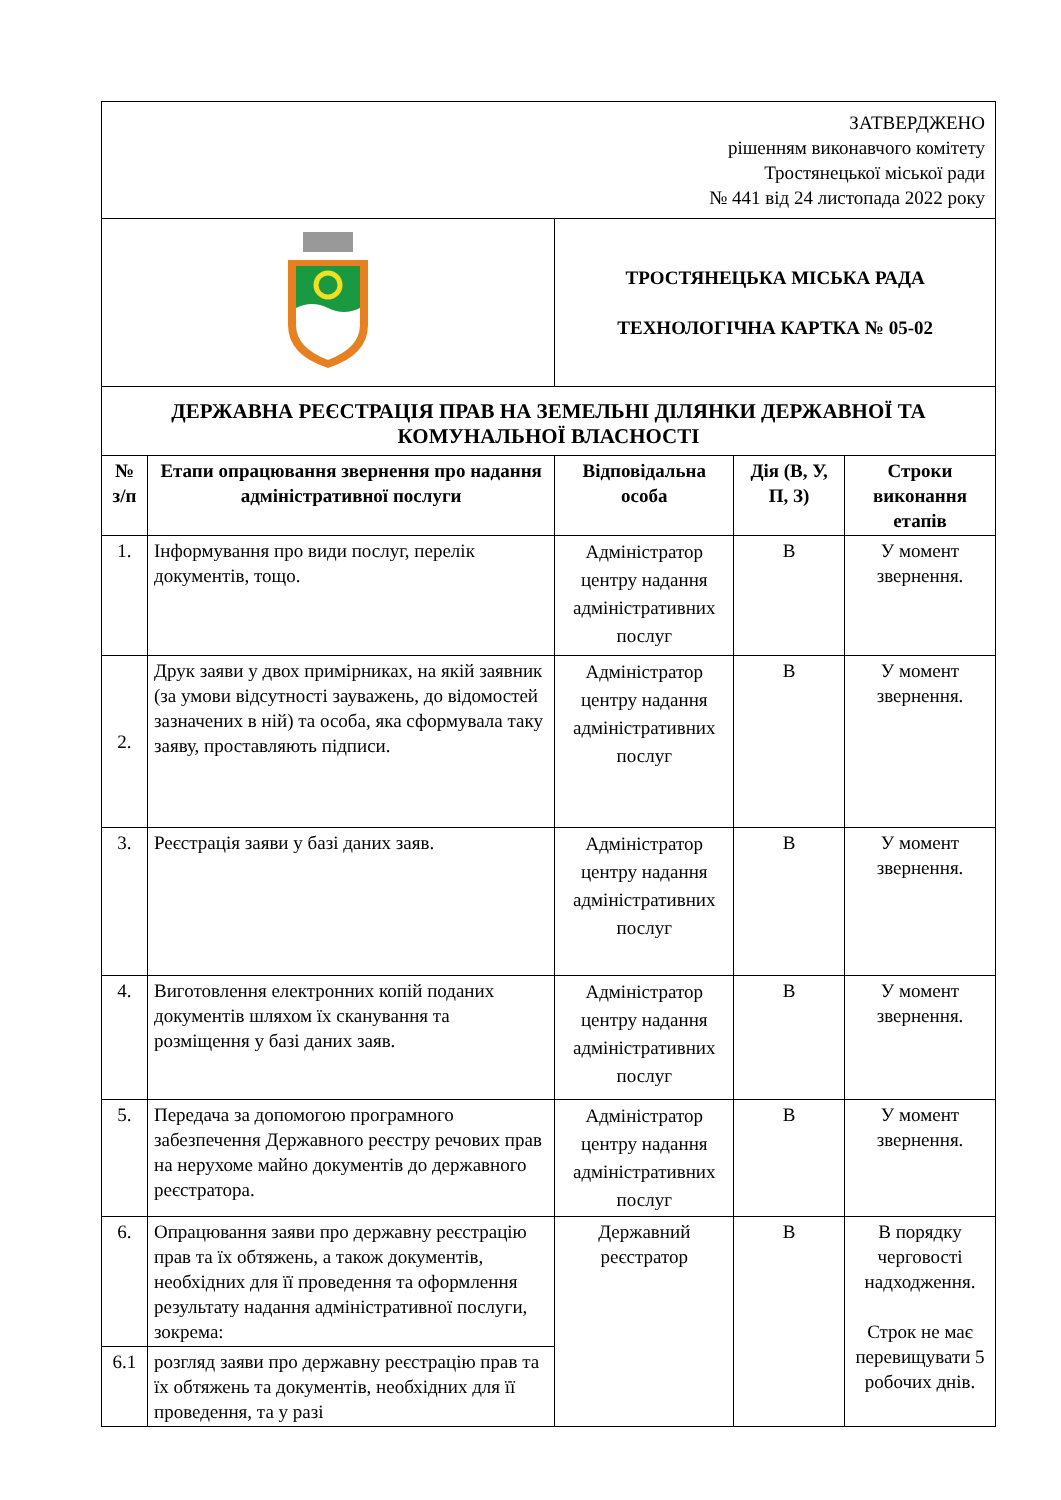| ЗАТВЕРДЖЕНО рішенням виконавчого комітету Тростянецької міської ради № 441 від 24 листопада 2022 року | | | | |
| | | ТРОСТЯНЕЦЬКА МІСЬКА РАДА ТЕХНОЛОГІЧНА КАРТКА № 05-02 | | |
| ДЕРЖАВНА РЕЄСТРАЦІЯ ПРАВ НА ЗЕМЕЛЬНІ ДІЛЯНКИ ДЕРЖАВНОЇ ТА КОМУНАЛЬНОЇ ВЛАСНОСТІ | | | | |
| № з/п | Етапи опрацювання звернення про надання адміністративної послуги | Відповідальна особа | Дія (В, У, П, З) | Строки виконання етапів |
| 1. | Інформування про види послуг, перелік документів, тощо. | Адміністратор центру надання адміністративних послуг | В | У момент звернення. |
| 2. | Друк заяви у двох примірниках, на якій заявник (за умови відсутності зауважень, до відомостей зазначених в ній) та особа, яка сформувала таку заяву, проставляють підписи. | Адміністратор центру надання адміністративних послуг | В | У момент звернення. |
| 3. | Реєстрація заяви у базі даних заяв. | Адміністратор центру надання адміністративних послуг | В | У момент звернення. |
| 4. | Виготовлення електронних копій поданих документів шляхом їх сканування та розміщення у базі даних заяв. | Адміністратор центру надання адміністративних послуг | В | У момент звернення. |
| 5. | Передача за допомогою програмного забезпечення Державного реєстру речових прав на нерухоме майно документів до державного реєстратора. | Адміністратор центру надання адміністративних послуг | В | У момент звернення. |
| 6. | Опрацювання заяви про державну реєстрацію прав та їх обтяжень, а також документів, необхідних для її проведення та оформлення результату надання адміністративної послуги, зокрема: | Державний реєстратор | В | В порядку черговості надходження. Строк не має перевищувати 5 робочих днів. |
| 6.1 | розгляд заяви про державну реєстрацію прав та їх обтяжень та документів, необхідних для її проведення, та у разі | | | |